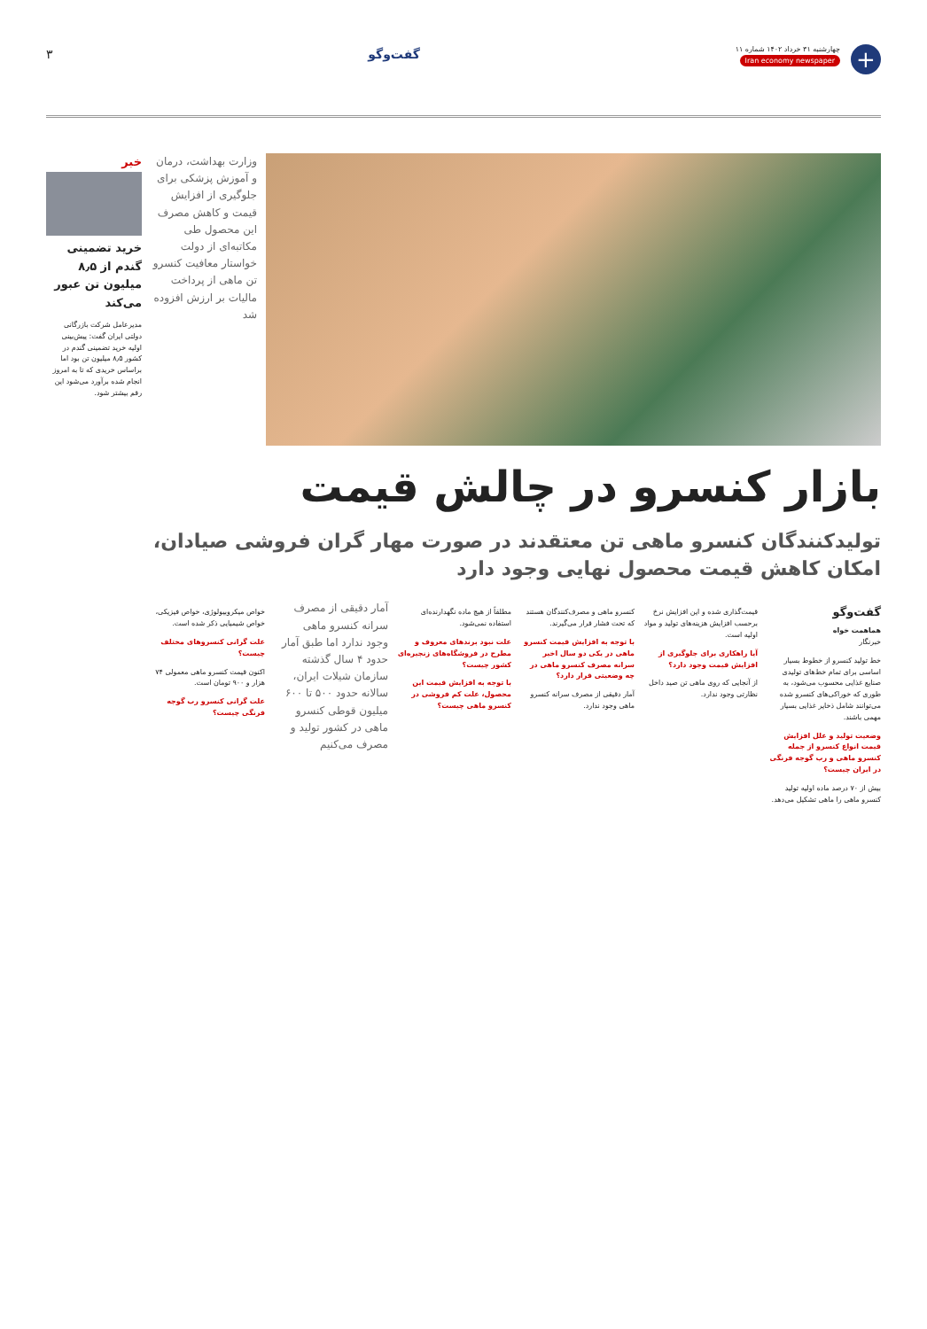+
چهارشنبه ۳۱ خرداد ۱۴۰۲ شماره ۱۱
Iran economy newspaper
گفت‌وگو ۳
وزارت بهداشت، درمان و آموزش پزشکی برای جلوگیری از افزایش قیمت و کاهش مصرف این محصول طی مکاتبه‌ای از دولت خواستار معافیت کنسرو تن ماهی از پرداخت مالیات بر ارزش افزوده شد
بازار کنسرو در چالش قیمت
تولیدکنندگان کنسرو ماهی تن معتقدند در صورت مهار گران فروشی صیادان، امکان کاهش قیمت محصول نهایی وجود دارد
گفت‌وگو
هماهمت خواه
خبرنگار
خط تولید کنسرو از خطوط بسیار اساسی برای تمام خط‌های تولیدی صنایع غذایی محسوب می‌شود، به طوری که خوراکی‌های کنسرو شده می‌توانند شامل ذخایر غذایی بسیار مهمی باشند.
وضعیت تولید و علل افزایش قیمت انواع کنسرو از جمله کنسرو ماهی و رب گوجه فرنگی در ایران چیست؟
بیش از ۷۰ درصد ماده اولیه تولید کنسرو ماهی را ماهی تشکیل می‌دهد.
قیمت‌گذاری شده و این افزایش نرخ برحسب افزایش هزینه‌های تولید و مواد اولیه است.
آیا راهکاری برای جلوگیری از افزایش قیمت وجود دارد؟
از آنجایی که روی ماهی تن صید داخل نظارتی وجود ندارد.
کنسرو ماهی و مصرف‌کنندگان هستند که تحت فشار قرار می‌گیرند.
با توجه به افزایش قیمت کنسرو ماهی در یکی دو سال اخیر سرانه مصرف کنسرو ماهی در چه وضعیتی قرار دارد؟
آمار دقیقی از مصرف سرانه کنسرو ماهی وجود ندارد.
مطلقاً از هیچ ماده نگهدارنده‌ای استفاده نمی‌شود.
علت نبود برندهای معروف و مطرح در فروشگاه‌های زنجیره‌ای کشور چیست؟
با توجه به افزایش قیمت این محصول، علت کم فروشی در کنسرو ماهی چیست؟
آمار دقیقی از مصرف سرانه کنسرو ماهی وجود ندارد اما طبق آمار حدود ۴ سال گذشته سازمان شیلات ایران، سالانه حدود ۵۰۰ تا ۶۰۰ میلیون قوطی کنسرو ماهی در کشور تولید و مصرف می‌کنیم
خواص میکروبیولوژی، خواص فیزیکی، خواص شیمیایی ذکر شده است.
علت گرانی کنسروهای مختلف چیست؟
اکنون قیمت کنسرو ماهی معمولی ۷۴ هزار و ۹۰۰ تومان است.
علت گرانی کنسرو رب گوجه فرنگی چیست؟
خبر
خرید تضمینی گندم از ۸٫۵ میلیون تن عبور می‌کند
مدیرعامل شرکت بازرگانی دولتی ایران گفت: پیش‌بینی اولیه خرید تضمینی گندم در کشور ۸٫۵ میلیون تن بود اما براساس خریدی که تا به امروز انجام شده برآورد می‌شود این رقم بیشتر شود.